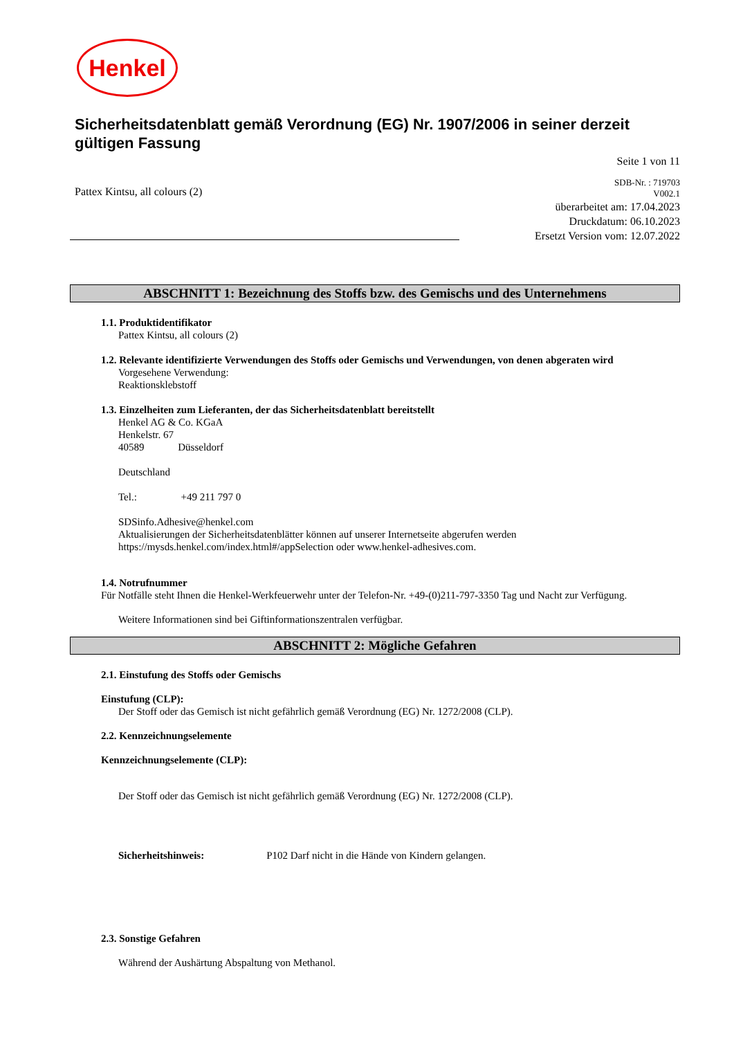Henkel
Sicherheitsdatenblatt gemäß Verordnung (EG) Nr. 1907/2006 in seiner derzeit gültigen Fassung
Seite 1 von 11
Pattex Kintsu, all colours (2)
SDB-Nr. : 719703
V002.1
überarbeitet am: 17.04.2023
Druckdatum: 06.10.2023
Ersetzt Version vom: 12.07.2022
ABSCHNITT 1: Bezeichnung des Stoffs bzw. des Gemischs und des Unternehmens
1.1. Produktidentifikator
Pattex Kintsu, all colours (2)
1.2. Relevante identifizierte Verwendungen des Stoffs oder Gemischs und Verwendungen, von denen abgeraten wird
Vorgesehene Verwendung:
Reaktionsklebstoff
1.3. Einzelheiten zum Lieferanten, der das Sicherheitsdatenblatt bereitstellt
Henkel AG & Co. KGaA
Henkelstr. 67
40589 Düsseldorf
Deutschland
Tel.: +49 211 797 0
SDSinfo.Adhesive@henkel.com
Aktualisierungen der Sicherheitsdatenblätter können auf unserer Internetseite abgerufen werden
https://mysds.henkel.com/index.html#/appSelection oder www.henkel-adhesives.com.
1.4. Notrufnummer
Für Notfälle steht Ihnen die Henkel-Werkfeuerwehr unter der Telefon-Nr. +49-(0)211-797-3350 Tag und Nacht zur Verfügung.
Weitere Informationen sind bei Giftinformationszentralen verfügbar.
ABSCHNITT 2: Mögliche Gefahren
2.1. Einstufung des Stoffs oder Gemischs
Einstufung (CLP):
Der Stoff oder das Gemisch ist nicht gefährlich gemäß Verordnung (EG) Nr. 1272/2008 (CLP).
2.2. Kennzeichnungselemente
Kennzeichnungselemente (CLP):
Der Stoff oder das Gemisch ist nicht gefährlich gemäß Verordnung (EG) Nr. 1272/2008 (CLP).
Sicherheitshinweis: P102 Darf nicht in die Hände von Kindern gelangen.
2.3. Sonstige Gefahren
Während der Aushärtung Abspaltung von Methanol.